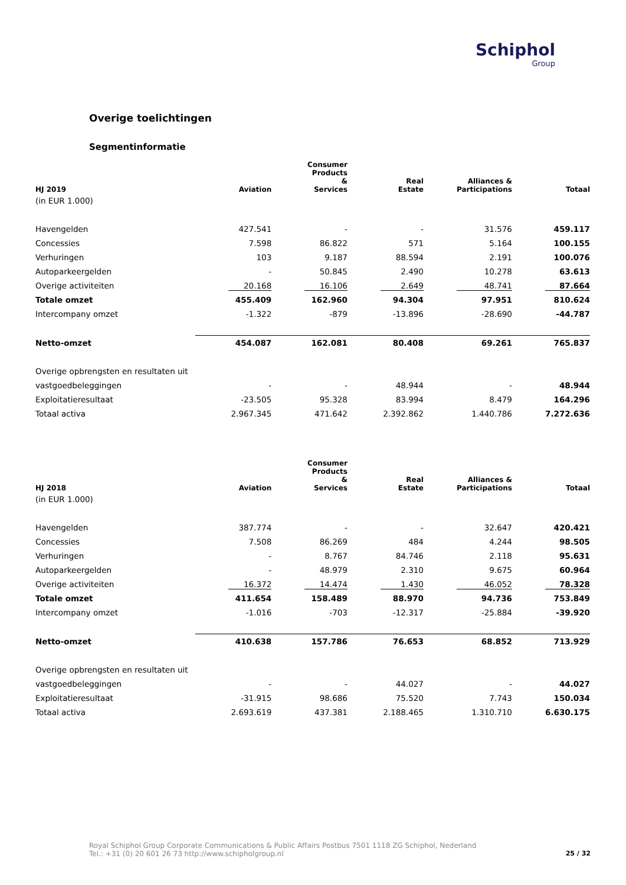Schiphol
Group
Overige toelichtingen
Segmentinformatie
| HJ 2019 | Aviation | Consumer Products & Services | Real Estate | Alliances & Participations | Totaal |
| --- | --- | --- | --- | --- | --- |
| (in EUR 1.000) | | | | | |
| Havengelden | 427.541 | - | - | 31.576 | 459.117 |
| Concessies | 7.598 | 86.822 | 571 | 5.164 | 100.155 |
| Verhuringen | 103 | 9.187 | 88.594 | 2.191 | 100.076 |
| Autoparkeergelden | - | 50.845 | 2.490 | 10.278 | 63.613 |
| Overige activiteiten | 20.168 | 16.106 | 2.649 | 48.741 | 87.664 |
| Totale omzet | 455.409 | 162.960 | 94.304 | 97.951 | 810.624 |
| Intercompany omzet | -1.322 | -879 | -13.896 | -28.690 | -44.787 |
| Netto-omzet | 454.087 | 162.081 | 80.408 | 69.261 | 765.837 |
| Overige opbrengsten en resultaten uit | | | | | |
| vastgoedbeleggingen | - | - | 48.944 | - | 48.944 |
| Exploitatieresultaat | -23.505 | 95.328 | 83.994 | 8.479 | 164.296 |
| Totaal activa | 2.967.345 | 471.642 | 2.392.862 | 1.440.786 | 7.272.636 |
| HJ 2018 | Aviation | Consumer Products & Services | Real Estate | Alliances & Participations | Totaal |
| --- | --- | --- | --- | --- | --- |
| (in EUR 1.000) | | | | | |
| Havengelden | 387.774 | - | - | 32.647 | 420.421 |
| Concessies | 7.508 | 86.269 | 484 | 4.244 | 98.505 |
| Verhuringen | - | 8.767 | 84.746 | 2.118 | 95.631 |
| Autoparkeergelden | - | 48.979 | 2.310 | 9.675 | 60.964 |
| Overige activiteiten | 16.372 | 14.474 | 1.430 | 46.052 | 78.328 |
| Totale omzet | 411.654 | 158.489 | 88.970 | 94.736 | 753.849 |
| Intercompany omzet | -1.016 | -703 | -12.317 | -25.884 | -39.920 |
| Netto-omzet | 410.638 | 157.786 | 76.653 | 68.852 | 713.929 |
| Overige opbrengsten en resultaten uit | | | | | |
| vastgoedbeleggingen | - | - | 44.027 | - | 44.027 |
| Exploitatieresultaat | -31.915 | 98.686 | 75.520 | 7.743 | 150.034 |
| Totaal activa | 2.693.619 | 437.381 | 2.188.465 | 1.310.710 | 6.630.175 |
Royal Schiphol Group Corporate Communications & Public Affairs Postbus 7501 1118 ZG Schiphol, Nederland
Tel.: +31 (0) 20 601 26 73 http://www.schipholgroup.nl
25 / 32